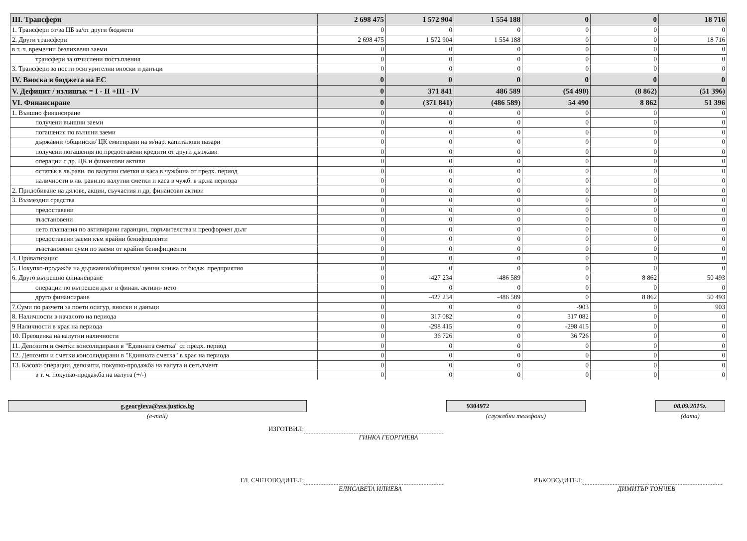| III. Трансфери | 2 698 475 | 1 572 904 | 1 554 188 | 0 | 0 | 18 716 |
| 1. Трансфери от/за ЦБ за/от други бюджети | 0 | 0 | 0 | 0 | 0 | 0 |
| 2. Други трансфери | 2 698 475 | 1 572 904 | 1 554 188 | 0 | 0 | 18 716 |
| в т. ч. временни безлихвени заеми | 0 | 0 | 0 | 0 | 0 | 0 |
| трансфери за отчислени постъпления | 0 | 0 | 0 | 0 | 0 | 0 |
| 3. Трансфери за поети осигурителни вноски и данъци | 0 | 0 | 0 | 0 | 0 | 0 |
| IV. Вноска в бюджета на ЕС | 0 | 0 | 0 | 0 | 0 | 0 |
| V. Дефицит / излишък = I - II +III - IV | 0 | 371 841 | 486 589 | (54 490) | (8 862) | (51 396) |
| VI. Финансиране | 0 | (371 841) | (486 589) | 54 490 | 8 862 | 51 396 |
| 1. Външно финансиране | 0 | 0 | 0 | 0 | 0 | 0 |
| получени външни заеми | 0 | 0 | 0 | 0 | 0 | 0 |
| погашения по външни заеми | 0 | 0 | 0 | 0 | 0 | 0 |
| държавни /общински/ ЦК емитирани на м/нар. капиталови пазари | 0 | 0 | 0 | 0 | 0 | 0 |
| получени погашения по предоставени кредити от други държави | 0 | 0 | 0 | 0 | 0 | 0 |
| операции с др. ЦК и финансови активи | 0 | 0 | 0 | 0 | 0 | 0 |
| остатък в лв.равн. по валутни сметки и каса в чужбина от предх. период | 0 | 0 | 0 | 0 | 0 | 0 |
| наличности в лв. равн.по валутни сметки и каса в чужб. в кр.на периода | 0 | 0 | 0 | 0 | 0 | 0 |
| 2. Придобиване на дялове, акции, съучастия и др, финансови активи | 0 | 0 | 0 | 0 | 0 | 0 |
| 3. Възмездни средства | 0 | 0 | 0 | 0 | 0 | 0 |
| предоставени | 0 | 0 | 0 | 0 | 0 | 0 |
| възстановени | 0 | 0 | 0 | 0 | 0 | 0 |
| нето плащания по активирани гаранции, поръчителства и преоформен дълг | 0 | 0 | 0 | 0 | 0 | 0 |
| предоставени заеми към крайни бенифициенти | 0 | 0 | 0 | 0 | 0 | 0 |
| възстановени суми по заеми от крайни бенифициенти | 0 | 0 | 0 | 0 | 0 | 0 |
| 4. Приватизация | 0 | 0 | 0 | 0 | 0 | 0 |
| 5. Покупко-продажба на държавни/общински/ ценни книжа от бюдж. предприятия | 0 | 0 | 0 | 0 | 0 | 0 |
| 6. Друго вътрешно финансиране | 0 | -427 234 | -486 589 | 0 | 8 862 | 50 493 |
| операции по вътрешен дълг и финан. активи- нето | 0 | 0 | 0 | 0 | 0 | 0 |
| друго финансиране | 0 | -427 234 | -486 589 | 0 | 8 862 | 50 493 |
| 7.Суми по разчети за поети осигур, вноски и данъци | 0 | 0 | 0 | -903 | 0 | 903 |
| 8. Наличности в началото на периода | 0 | 317 082 | 0 | 317 082 | 0 | 0 |
| 9 Наличности в края на периода | 0 | -298 415 | 0 | -298 415 | 0 | 0 |
| 10. Преоценка на валутни наличности | 0 | 36 726 | 0 | 36 726 | 0 | 0 |
| 11. Депозити и сметки консолидирани в "Единната сметка" от предх. период | 0 | 0 | 0 | 0 | 0 | 0 |
| 12. Депозити и сметки консолидирани в "Единната сметка" в края на периода | 0 | 0 | 0 | 0 | 0 | 0 |
| 13. Касови операции, депозити, покупко-продажба на валута и сетълмент | 0 | 0 | 0 | 0 | 0 | 0 |
| в т. ч. покупко-продажба на валута (+/-) | 0 | 0 | 0 | 0 | 0 | 0 |
g.georgieva@vss.justice.bg
(e-mail)
9304972
(служебни телефони)
08.09.2015г.
(дата)
ИЗГОТВИЛ:
ГИНКА ГЕОРГИЕВА
ГЛ. СЧЕТОВОДИТЕЛ: РЪКОВОДИТЕЛ:
ЕЛИСАВЕТА ИЛИЕВА ДИМИТЪР ТОНЧЕВ